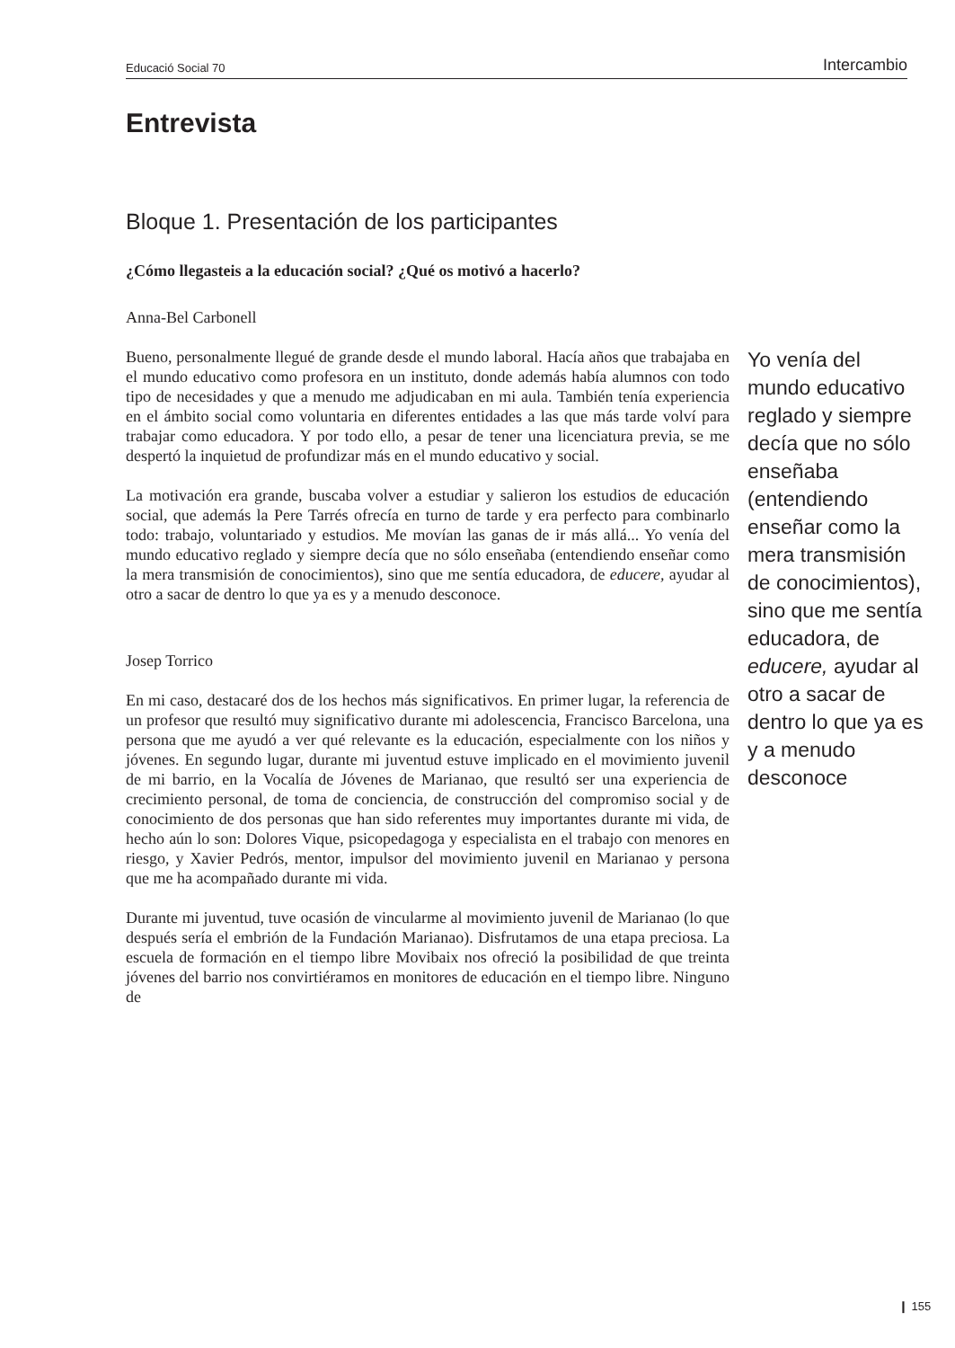Educació Social 70 Intercambio
Entrevista
Bloque 1. Presentación de los participantes
¿Cómo llegasteis a la educación social? ¿Qué os motivó a hacerlo?
Anna-Bel Carbonell
Bueno, personalmente llegué de grande desde el mundo laboral. Hacía años que trabajaba en el mundo educativo como profesora en un instituto, donde además había alumnos con todo tipo de necesidades y que a menudo me adjudicaban en mi aula. También tenía experiencia en el ámbito social como voluntaria en diferentes entidades a las que más tarde volví para trabajar como educadora. Y por todo ello, a pesar de tener una licenciatura previa, se me despertó la inquietud de profundizar más en el mundo educativo y social.
La motivación era grande, buscaba volver a estudiar y salieron los estudios de educación social, que además la Pere Tarrés ofrecía en turno de tarde y era perfecto para combinarlo todo: trabajo, voluntariado y estudios. Me movían las ganas de ir más allá... Yo venía del mundo educativo reglado y siempre decía que no sólo enseñaba (entendiendo enseñar como la mera transmisión de conocimientos), sino que me sentía educadora, de educere, ayudar al otro a sacar de dentro lo que ya es y a menudo desconoce.
Josep Torrico
En mi caso, destacaré dos de los hechos más significativos. En primer lugar, la referencia de un profesor que resultó muy significativo durante mi adolescencia, Francisco Barcelona, una persona que me ayudó a ver qué relevante es la educación, especialmente con los niños y jóvenes. En segundo lugar, durante mi juventud estuve implicado en el movimiento juvenil de mi barrio, en la Vocalía de Jóvenes de Marianao, que resultó ser una experiencia de crecimiento personal, de toma de conciencia, de construcción del compromiso social y de conocimiento de dos personas que han sido referentes muy importantes durante mi vida, de hecho aún lo son: Dolores Vique, psicopedagoga y especialista en el trabajo con menores en riesgo, y Xavier Pedrós, mentor, impulsor del movimiento juvenil en Marianao y persona que me ha acompañado durante mi vida.
Durante mi juventud, tuve ocasión de vincularme al movimiento juvenil de Marianao (lo que después sería el embrión de la Fundación Marianao). Disfrutamos de una etapa preciosa. La escuela de formación en el tiempo libre Movibaix nos ofreció la posibilidad de que treinta jóvenes del barrio nos convirtiéramos en monitores de educación en el tiempo libre. Ninguno de
Yo venía del mundo educativo reglado y siempre decía que no sólo enseñaba (entendiendo enseñar como la mera transmisión de conocimientos), sino que me sentía educadora, de educere, ayudar al otro a sacar de dentro lo que ya es y a menudo desconoce
❙ 155